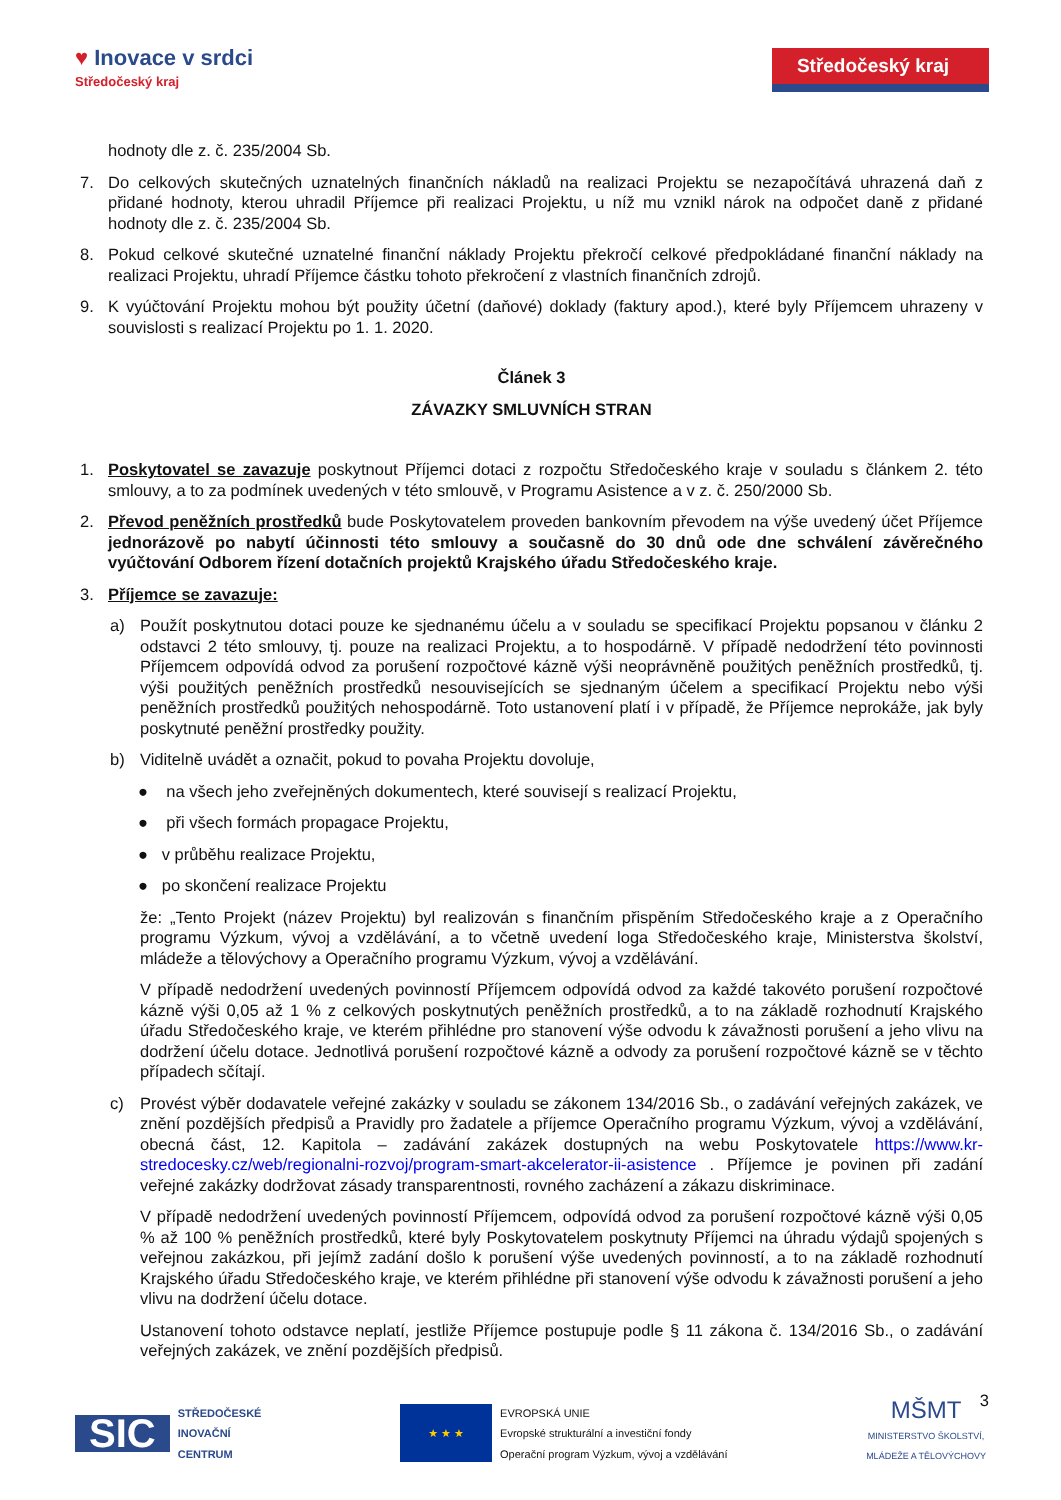♥ Inovace v srdci
Středočeský kraj
Středočeský kraj
hodnoty dle z. č. 235/2004 Sb.
7. Do celkových skutečných uznatelných finančních nákladů na realizaci Projektu se nezapočítává uhrazená daň z přidané hodnoty, kterou uhradil Příjemce při realizaci Projektu, u níž mu vznikl nárok na odpočet daně z přidané hodnoty dle z. č. 235/2004 Sb.
8. Pokud celkové skutečné uznatelné finanční náklady Projektu překročí celkové předpokládané finanční náklady na realizaci Projektu, uhradí Příjemce částku tohoto překročení z vlastních finančních zdrojů.
9. K vyúčtování Projektu mohou být použity účetní (daňové) doklady (faktury apod.), které byly Příjemcem uhrazeny v souvislosti s realizací Projektu po 1. 1. 2020.
Článek 3
ZÁVAZKY SMLUVNÍCH STRAN
1. Poskytovatel se zavazuje poskytnout Příjemci dotaci z rozpočtu Středočeského kraje v souladu s článkem 2. této smlouvy, a to za podmínek uvedených v této smlouvě, v Programu Asistence a v z. č. 250/2000 Sb.
2. Převod peněžních prostředků bude Poskytovatelem proveden bankovním převodem na výše uvedený účet Příjemce jednorázově po nabytí účinnosti této smlouvy a současně do 30 dnů ode dne schválení závěrečného vyúčtování Odborem řízení dotačních projektů Krajského úřadu Středočeského kraje.
3. Příjemce se zavazuje:
a) Použít poskytnutou dotaci pouze ke sjednanému účelu a v souladu se specifikací Projektu popsanou v článku 2 odstavci 2 této smlouvy, tj. pouze na realizaci Projektu, a to hospodárně. V případě nedodržení této povinnosti Příjemcem odpovídá odvod za porušení rozpočtové kázně výši neoprávněně použitých peněžních prostředků, tj. výši použitých peněžních prostředků nesouvisejících se sjednaným účelem a specifikací Projektu nebo výši peněžních prostředků použitých nehospodárně. Toto ustanovení platí i v případě, že Příjemce neprokáže, jak byly poskytnuté peněžní prostředky použity.
b) Viditelně uvádět a označit, pokud to povaha Projektu dovoluje,
● na všech jeho zveřejněných dokumentech, které souvisejí s realizací Projektu,
● při všech formách propagace Projektu,
● v průběhu realizace Projektu,
● po skončení realizace Projektu
že: „Tento Projekt (název Projektu) byl realizován s finančním přispěním Středočeského kraje a z Operačního programu Výzkum, vývoj a vzdělávání, a to včetně uvedení loga Středočeského kraje, Ministerstva školství, mládeže a tělovýchovy a Operačního programu Výzkum, vývoj a vzdělávání.
V případě nedodržení uvedených povinností Příjemcem odpovídá odvod za každé takovéto porušení rozpočtové kázně výši 0,05 až 1 % z celkových poskytnutých peněžních prostředků, a to na základě rozhodnutí Krajského úřadu Středočeského kraje, ve kterém přihlédne pro stanovení výše odvodu k závažnosti porušení a jeho vlivu na dodržení účelu dotace. Jednotlivá porušení rozpočtové kázně a odvody za porušení rozpočtové kázně se v těchto případech sčítají.
c) Provést výběr dodavatele veřejné zakázky v souladu se zákonem 134/2016 Sb., o zadávání veřejných zakázek, ve znění pozdějších předpisů a Pravidly pro žadatele a příjemce Operačního programu Výzkum, vývoj a vzdělávání, obecná část, 12. Kapitola – zadávání zakázek dostupných na webu Poskytovatele https://www.kr-stredocesky.cz/web/regionalni-rozvoj/program-smart-akcelerator-ii-asistence . Příjemce je povinen při zadání veřejné zakázky dodržovat zásady transparentnosti, rovného zacházení a zákazu diskriminace.
V případě nedodržení uvedených povinností Příjemcem, odpovídá odvod za porušení rozpočtové kázně výši 0,05 % až 100 % peněžních prostředků, které byly Poskytovatelem poskytnuty Příjemci na úhradu výdajů spojených s veřejnou zakázkou, při jejímž zadání došlo k porušení výše uvedených povinností, a to na základě rozhodnutí Krajského úřadu Středočeského kraje, ve kterém přihlédne při stanovení výše odvodu k závažnosti porušení a jeho vlivu na dodržení účelu dotace.
Ustanovení tohoto odstavce neplatí, jestliže Příjemce postupuje podle § 11 zákona č. 134/2016 Sb., o zadávání veřejných zakázek, ve znění pozdějších předpisů.
3
SIC
STŘEDOČESKÉ
INOVAČNÍ
CENTRUM
★ ★ ★
EVROPSKÁ UNIE
Evropské strukturální a investiční fondy
Operační program Výzkum, vývoj a vzdělávání
MŠMT
MINISTERSTVO ŠKOLSTVÍ,
MLÁDEŽE A TĚLOVÝCHOVY